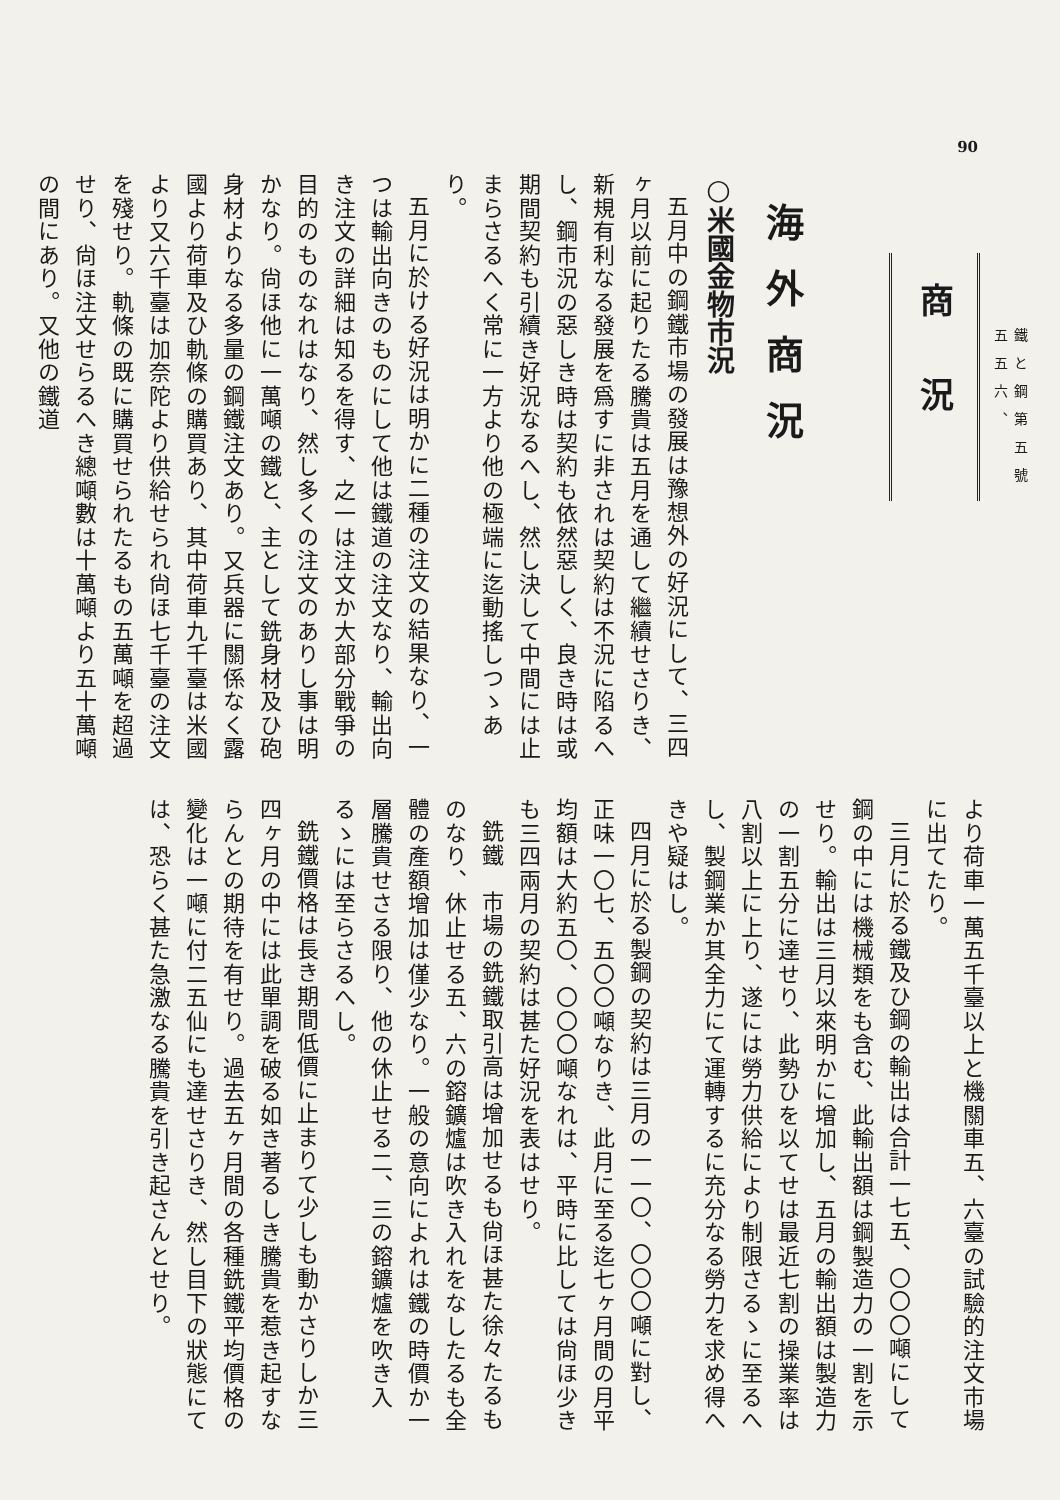90
鐵と鋼第五號
五五六、
商況
海外商況
○米國金物市況
五月中の鋼鐵市場の發展は豫想外の好況にして、三四ヶ月以前に起りたる騰貴は五月を通して繼續せさりき、新規有利なる發展を爲すに非されは契約は不況に陷るへし、鋼市況の惡しき時は契約も依然惡しく、良き時は或期間契約も引續き好況なるへし、然し決して中間には止まらさるへく常に一方より他の極端に迄動搖しつゝあり。
五月に於ける好況は明かに二種の注文の結果なり、一つは輸出向きのものにして他は鐵道の注文なり、輸出向き注文の詳細は知るを得す、之一は注文か大部分戰爭の目的のものなれはなり、然し多くの注文のありし事は明かなり。尙ほ他に一萬噸の鐵と、主として銑身材及ひ砲身材よりなる多量の鋼鐵注文あり。又兵器に關係なく露國より荷車及ひ軌條の購買あり、其中荷車九千臺は米國より又六千臺は加奈陀より供給せられ尙ほ七千臺の注文を殘せり。軌條の既に購買せられたるもの五萬噸を超過せり、尙ほ注文せらるへき總噸數は十萬噸より五十萬噸の間にあり。又他の鐵道
より荷車一萬五千臺以上と機關車五、六臺の試驗的注文市場に出てたり。
三月に於る鐵及ひ鋼の輸出は合計一七五、〇〇〇噸にして鋼の中には機械類をも含む、此輸出額は鋼製造力の一割を示せり。輸出は三月以來明かに增加し、五月の輸出額は製造力の一割五分に達せり、此勢ひを以てせは最近七割の操業率は八割以上に上り、遂には勞力供給により制限さるゝに至るへし、製鋼業か其全力にて運轉するに充分なる勞力を求め得へきや疑はし。
四月に於る製鋼の契約は三月の一一〇、〇〇〇噸に對し、正味一〇七、五〇〇噸なりき、此月に至る迄七ヶ月間の月平均額は大約五〇、〇〇〇噸なれは、平時に比しては尙ほ少きも三四兩月の契約は甚た好況を表はせり。
銑鐵　市場の銑鐵取引高は增加せるも尙ほ甚た徐々たるものなり、休止せる五、六の鎔鑛爐は吹き入れをなしたるも全體の產額增加は僅少なり。一般の意向によれは鐵の時價か一層騰貴せさる限り、他の休止せる二、三の鎔鑛爐を吹き入るゝには至らさるへし。
銑鐵價格は長き期間低價に止まりて少しも動かさりしか三四ヶ月の中には此單調を破る如き著るしき騰貴を惹き起すならんとの期待を有せり。過去五ヶ月間の各種銑鐵平均價格の變化は一噸に付二五仙にも達せさりき、然し目下の狀態にては、恐らく甚た急激なる騰貴を引き起さんとせり。